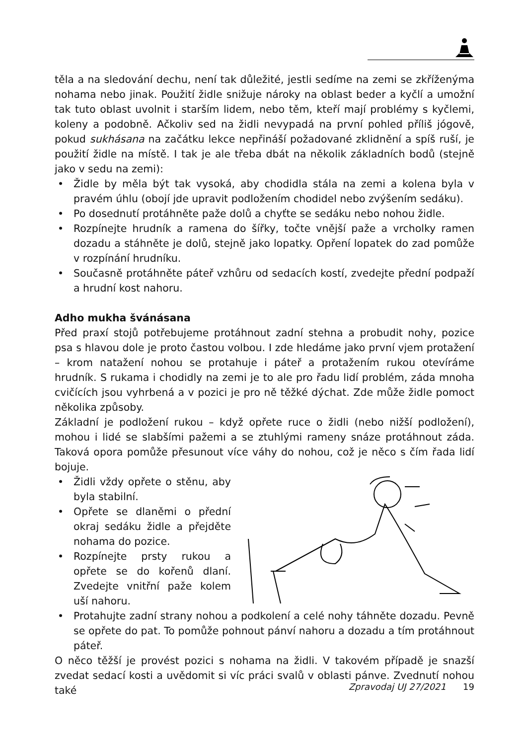těla a na sledování dechu, není tak důležité, jestli sedíme na zemi se zkříženýma nohama nebo jinak. Použití židle snižuje nároky na oblast beder a kyčlí a umožní tak tuto oblast uvolnit i starším lidem, nebo těm, kteří mají problémy s kyčlemi, koleny a podobně. Ačkoliv sed na židli nevypadá na první pohled příliš jógově, pokud sukhásana na začátku lekce nepřináší požadované zklidnění a spíš ruší, je použití židle na místě. I tak je ale třeba dbát na několik základních bodů (stejně jako v sedu na zemi):
• Židle by měla být tak vysoká, aby chodidla stála na zemi a kolena byla v pravém úhlu (obojí jde upravit podložením chodidel nebo zvýšením sedáku).
• Po dosednutí protáhněte paže dolů a chyťte se sedáku nebo nohou židle.
• Rozpínejte hrudník a ramena do šířky, točte vnější paže a vrcholky ramen dozadu a stáhněte je dolů, stejně jako lopatky. Opření lopatek do zad pomůže v rozpínání hrudníku.
• Současně protáhněte páteř vzhůru od sedacích kostí, zvedejte přední podpaží a hrudní kost nahoru.
Adho mukha švánásana
Před praxí stojů potřebujeme protáhnout zadní stehna a probudit nohy, pozice psa s hlavou dole je proto častou volbou. I zde hledáme jako první vjem protažení – krom natažení nohou se protahuje i páteř a protažením rukou otevíráme hrudník. S rukama i chodidly na zemi je to ale pro řadu lidí problém, záda mnoha cvičících jsou vyhrbená a v pozici je pro ně těžké dýchat. Zde může židle pomoct několika způsoby.
Základní je podložení rukou – když opřete ruce o židli (nebo nižší podložení), mohou i lidé se slabšími pažemi a se ztuhlými rameny snáze protáhnout záda. Taková opora pomůže přesunout více váhy do nohou, což je něco s čím řada lidí bojuje.
• Židli vždy opřete o stěnu, aby byla stabilní.
• Opřete se dlaněmi o přední okraj sedáku židle a přejděte nohama do pozice.
• Rozpínejte prsty rukou a opřete se do kořenů dlaní. Zvedejte vnitřní paže kolem uší nahoru.
• Protahujte zadní strany nohou a podkolení a celé nohy táhněte dozadu. Pevně se opřete do pat. To pomůže pohnout pánví nahoru a dozadu a tím protáhnout páteř.
O něco těžší je provést pozici s nohama na židli. V takovém případě je snazší zvedat sedací kosti a uvědomit si víc práci svalů v oblasti pánve. Zvednutí nohou také
Zpravodaj UJ 27/2021 19